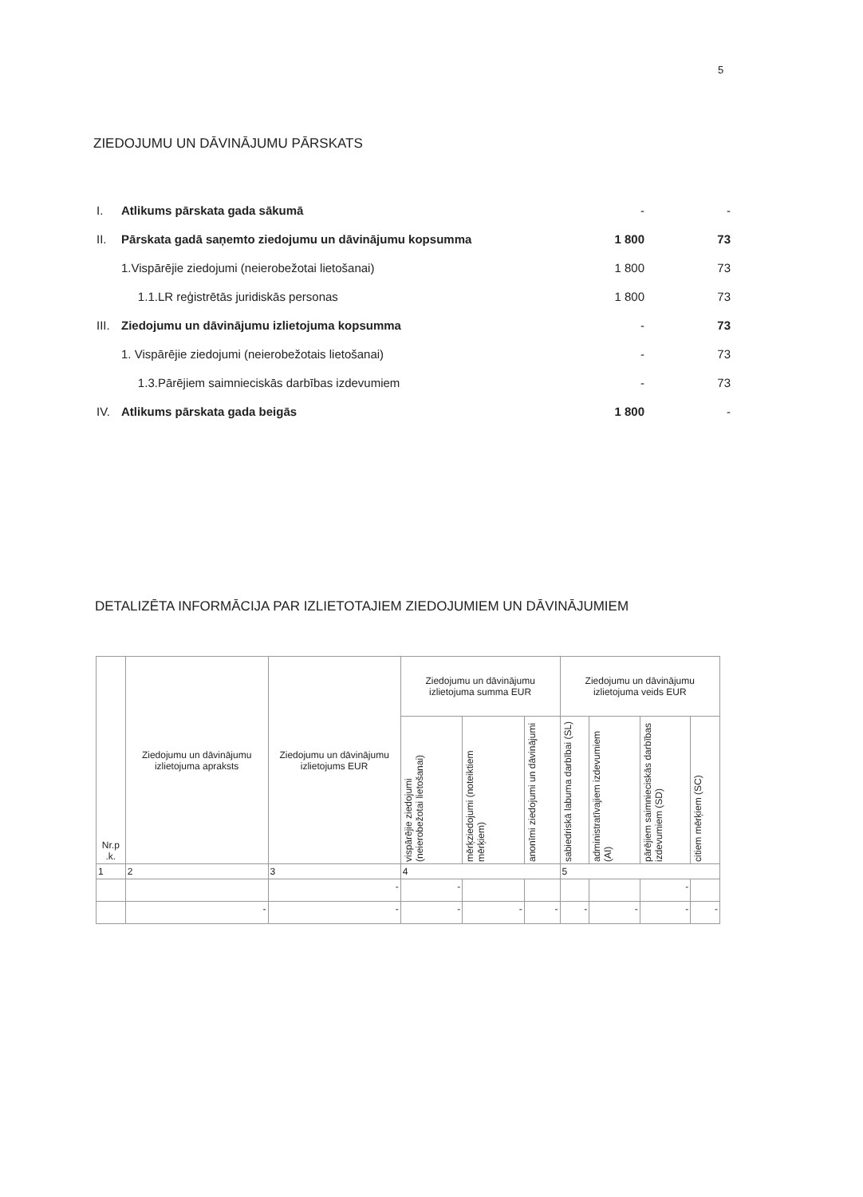5
ZIEDOJUMU UN DĀVINĀJUMU PĀRSKATS
| I. | Atlikums pārskata gada sākumā | - | - |
| II. | Pārskata gadā saņemto ziedojumu un dāvinājumu kopsumma | 1 800 | 73 |
| | 1.Vispārējie ziedojumi (neierobežotai lietošanai) | 1 800 | 73 |
| | 1.1.LR reģistrētās juridiskās personas | 1 800 | 73 |
| III. | Ziedojumu un dāvinājumu izlietojuma kopsumma | - | 73 |
| | 1. Vispārējie ziedojumi (neierobežotais lietošanai) | - | 73 |
| | 1.3.Pārējiem saimnieciskās darbības izdevumiem | - | 73 |
| IV. | Atlikums pārskata gada beigās | 1 800 | - |
DETALIZĒTA INFORMĀCIJA PAR IZLIETOTAJIEM ZIEDOJUMIEM UN DĀVINĀJUMIEM
| Nr.p .k. | Ziedojumu un dāvinājumu izlietojuma apraksts | Ziedojumu un dāvinājumu izlietojums EUR | Ziedojumu un dāvinājumu izlietojuma summa EUR | | | Ziedojumu un dāvinājumu izlietojuma veids EUR | | | |
| --- | --- | --- | --- | --- | --- | --- | --- | --- | --- |
| | | | vispārējie ziedojumi (neierobežotai lietošanai) | mērķziedojumi (noteiktiem mērķiem) | anonīmi ziedojumi un dāvinājumi | sabiedriskā labuma darbībai (SL) | administratīvajiem izdevumiem (AI) | pārējiem saimnieciskās darbības izdevumiem (SD) | citiem mērķiem (SC) |
| 1 | 2 | 3 | 4 | | | 5 | | | |
| | | - | - | | | | | - | |
| | - | - | - | - | - | - | - | - | - |